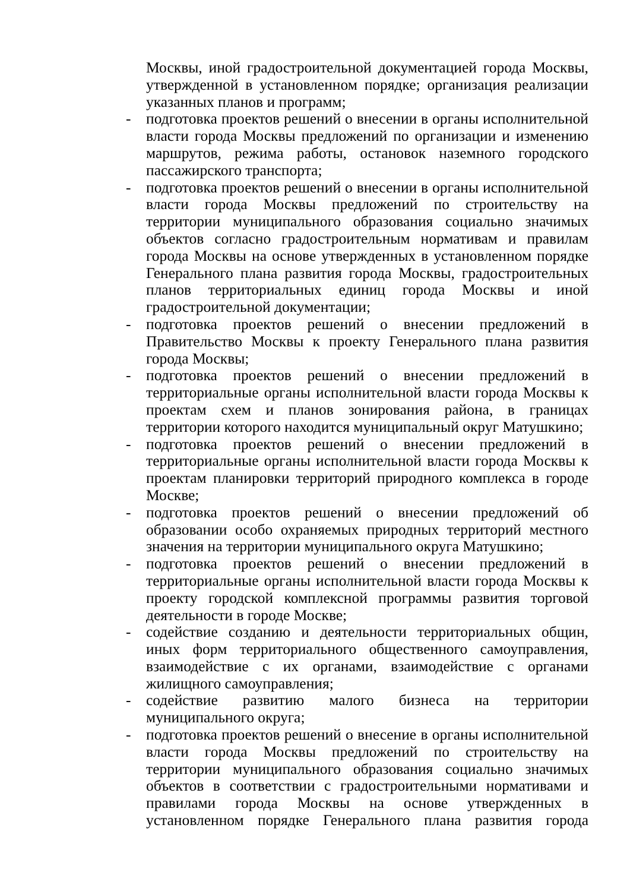Москвы, иной градостроительной документацией города Москвы, утвержденной в установленном порядке; организация реализации указанных планов и программ;
- подготовка проектов решений о внесении в органы исполнительной власти города Москвы предложений по организации и изменению маршрутов, режима работы, остановок наземного городского пассажирского транспорта;
- подготовка проектов решений о внесении в органы исполнительной власти города Москвы предложений по строительству на территории муниципального образования социально значимых объектов согласно градостроительным нормативам и правилам города Москвы на основе утвержденных в установленном порядке Генерального плана развития города Москвы, градостроительных планов территориальных единиц города Москвы и иной градостроительной документации;
- подготовка проектов решений о внесении предложений в Правительство Москвы к проекту Генерального плана развития города Москвы;
- подготовка проектов решений о внесении предложений в территориальные органы исполнительной власти города Москвы к проектам схем и планов зонирования района, в границах территории которого находится муниципальный округ Матушкино;
- подготовка проектов решений о внесении предложений в территориальные органы исполнительной власти города Москвы к проектам планировки территорий природного комплекса в городе Москве;
- подготовка проектов решений о внесении предложений об образовании особо охраняемых природных территорий местного значения на территории муниципального округа Матушкино;
- подготовка проектов решений о внесении предложений в территориальные органы исполнительной власти города Москвы к проекту городской комплексной программы развития торговой деятельности в городе Москве;
- содействие созданию и деятельности территориальных общин, иных форм территориального общественного самоуправления, взаимодействие с их органами, взаимодействие с органами жилищного самоуправления;
- содействие развитию малого бизнеса на территории муниципального округа;
- подготовка проектов решений о внесение в органы исполнительной власти города Москвы предложений по строительству на территории муниципального образования социально значимых объектов в соответствии с градостроительными нормативами и правилами города Москвы на основе утвержденных в установленном порядке Генерального плана развития города